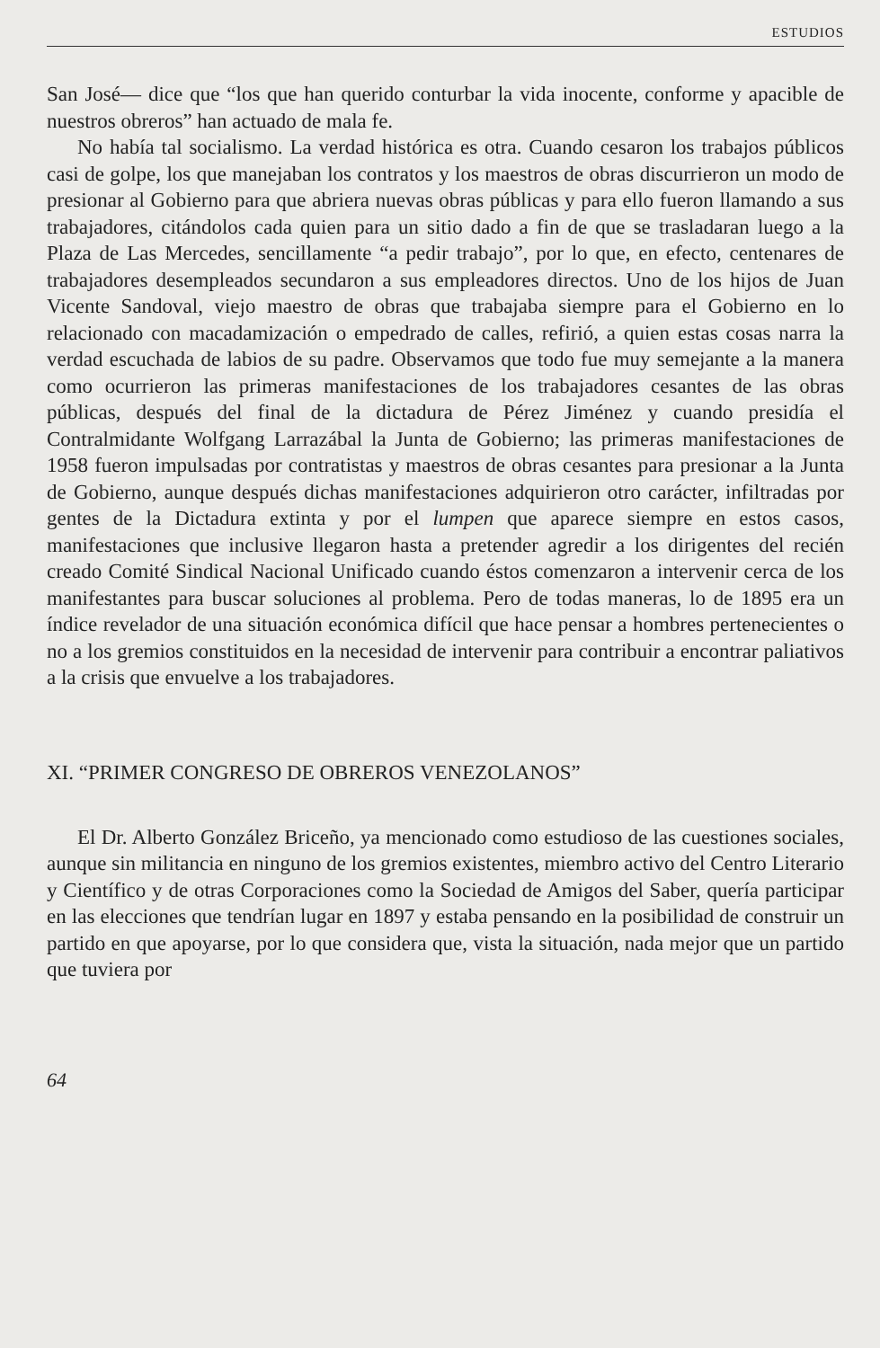ESTUDIOS
San José— dice que “los que han querido conturbar la vida inocente, conforme y apacible de nuestros obreros” han actuado de mala fe.
No había tal socialismo. La verdad histórica es otra. Cuando cesaron los trabajos públicos casi de golpe, los que manejaban los contratos y los maestros de obras discurrieron un modo de presionar al Gobierno para que abriera nuevas obras públicas y para ello fueron llamando a sus trabajadores, citándolos cada quien para un sitio dado a fin de que se trasladaran luego a la Plaza de Las Mercedes, sencillamente “a pedir trabajo”, por lo que, en efecto, centenares de trabajadores desempleados secundaron a sus empleadores directos. Uno de los hijos de Juan Vicente Sandoval, viejo maestro de obras que trabajaba siempre para el Gobierno en lo relacionado con macadamización o empedrado de calles, refirió, a quien estas cosas narra la verdad escuchada de labios de su padre. Observamos que todo fue muy semejante a la manera como ocurrieron las primeras manifestaciones de los trabajadores cesantes de las obras públicas, después del final de la dictadura de Pérez Jiménez y cuando presidía el Contralmidante Wolfgang Larrazábal la Junta de Gobierno; las primeras manifestaciones de 1958 fueron impulsadas por contratistas y maestros de obras cesantes para presionar a la Junta de Gobierno, aunque después dichas manifestaciones adquirieron otro carácter, infiltradas por gentes de la Dictadura extinta y por el lumpen que aparece siempre en estos casos, manifestaciones que inclusive llegaron hasta a pretender agredir a los dirigentes del recién creado Comité Sindical Nacional Unificado cuando éstos comenzaron a intervenir cerca de los manifestantes para buscar soluciones al problema. Pero de todas maneras, lo de 1895 era un índice revelador de una situación económica difícil que hace pensar a hombres pertenecientes o no a los gremios constituidos en la necesidad de intervenir para contribuir a encontrar paliativos a la crisis que envuelve a los trabajadores.
XI. “PRIMER CONGRESO DE OBREROS VENEZOLANOS”
El Dr. Alberto González Briceño, ya mencionado como estudioso de las cuestiones sociales, aunque sin militancia en ninguno de los gremios existentes, miembro activo del Centro Literario y Científico y de otras Corporaciones como la Sociedad de Amigos del Saber, quería participar en las elecciones que tendrían lugar en 1897 y estaba pensando en la posibilidad de construir un partido en que apoyarse, por lo que considera que, vista la situación, nada mejor que un partido que tuviera por
64